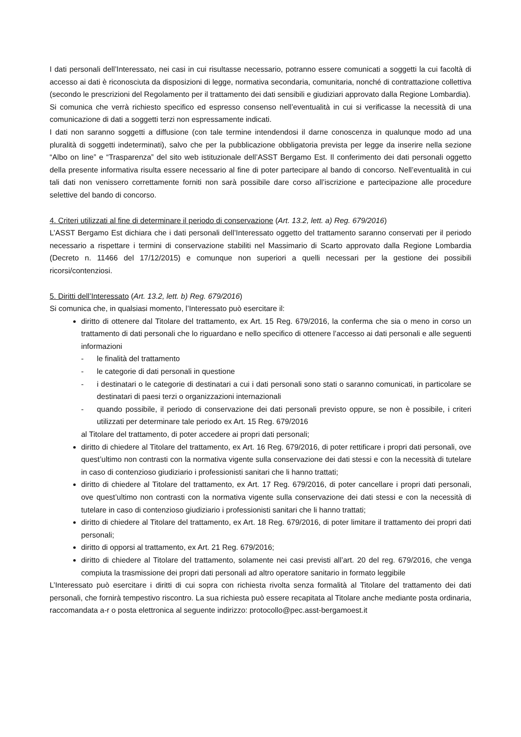I dati personali dell’Interessato, nei casi in cui risultasse necessario, potranno essere comunicati a soggetti la cui facoltà di accesso ai dati è riconosciuta da disposizioni di legge, normativa secondaria, comunitaria, nonché di contrattazione collettiva (secondo le prescrizioni del Regolamento per il trattamento dei dati sensibili e giudiziari approvato dalla Regione Lombardia).
Si comunica che verrà richiesto specifico ed espresso consenso nell’eventualità in cui si verificasse la necessità di una comunicazione di dati a soggetti terzi non espressamente indicati.
I dati non saranno soggetti a diffusione (con tale termine intendendosi il darne conoscenza in qualunque modo ad una pluralità di soggetti indeterminati), salvo che per la pubblicazione obbligatoria prevista per legge da inserire nella sezione “Albo on line” e “Trasparenza” del sito web istituzionale dell’ASST Bergamo Est. Il conferimento dei dati personali oggetto della presente informativa risulta essere necessario al fine di poter partecipare al bando di concorso. Nell’eventualità in cui tali dati non venissero correttamente forniti non sarà possibile dare corso all’iscrizione e partecipazione alle procedure selettive del bando di concorso.
4. Criteri utilizzati al fine di determinare il periodo di conservazione (Art. 13.2, lett. a) Reg. 679/2016)
L’ASST Bergamo Est dichiara che i dati personali dell’Interessato oggetto del trattamento saranno conservati per il periodo necessario a rispettare i termini di conservazione stabiliti nel Massimario di Scarto approvato dalla Regione Lombardia (Decreto n. 11466 del 17/12/2015) e comunque non superiori a quelli necessari per la gestione dei possibili ricorsi/contenziosi.
5. Diritti dell’Interessato (Art. 13.2, lett. b) Reg. 679/2016)
Si comunica che, in qualsiasi momento, l’Interessato può esercitare il:
diritto di ottenere dal Titolare del trattamento, ex Art. 15 Reg. 679/2016, la conferma che sia o meno in corso un trattamento di dati personali che lo riguardano e nello specifico di ottenere l’accesso ai dati personali e alle seguenti informazioni
- le finalità del trattamento
- le categorie di dati personali in questione
- i destinatari o le categorie di destinatari a cui i dati personali sono stati o saranno comunicati, in particolare se destinatari di paesi terzi o organizzazioni internazionali
- quando possibile, il periodo di conservazione dei dati personali previsto oppure, se non è possibile, i criteri utilizzati per determinare tale periodo ex Art. 15 Reg. 679/2016
al Titolare del trattamento, di poter accedere ai propri dati personali;
diritto di chiedere al Titolare del trattamento, ex Art. 16 Reg. 679/2016, di poter rettificare i propri dati personali, ove quest’ultimo non contrasti con la normativa vigente sulla conservazione dei dati stessi e con la necessità di tutelare in caso di contenzioso giudiziario i professionisti sanitari che li hanno trattati;
diritto di chiedere al Titolare del trattamento, ex Art. 17 Reg. 679/2016, di poter cancellare i propri dati personali, ove quest’ultimo non contrasti con la normativa vigente sulla conservazione dei dati stessi e con la necessità di tutelare in caso di contenzioso giudiziario i professionisti sanitari che li hanno trattati;
diritto di chiedere al Titolare del trattamento, ex Art. 18 Reg. 679/2016, di poter limitare il trattamento dei propri dati personali;
diritto di opporsi al trattamento, ex Art. 21 Reg. 679/2016;
diritto di chiedere al Titolare del trattamento, solamente nei casi previsti all’art. 20 del reg. 679/2016, che venga compiuta la trasmissione dei propri dati personali ad altro operatore sanitario in formato leggibile
L’Interessato può esercitare i diritti di cui sopra con richiesta rivolta senza formalità al Titolare del trattamento dei dati personali, che fornirà tempestivo riscontro. La sua richiesta può essere recapitata al Titolare anche mediante posta ordinaria, raccomandata a-r o posta elettronica al seguente indirizzo: protocollo@pec.asst-bergamoest.it